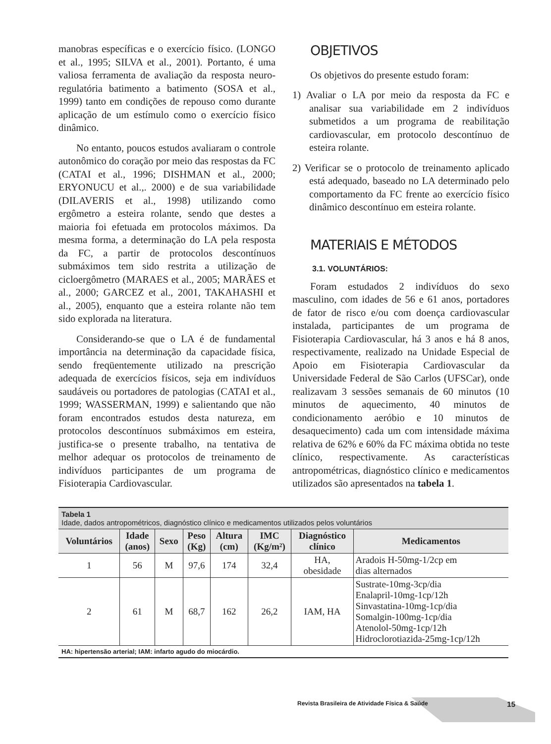manobras específicas e o exercício físico. (LONGO et al., 1995; SILVA et al., 2001). Portanto, é uma valiosa ferramenta de avaliação da resposta neuro-regulatória batimento a batimento (SOSA et al., 1999) tanto em condições de repouso como durante aplicação de um estímulo como o exercício físico dinâmico.
No entanto, poucos estudos avaliaram o controle autonômico do coração por meio das respostas da FC (CATAI et al., 1996; DISHMAN et al., 2000; ERYONUCU et al.,. 2000) e de sua variabilidade (DILAVERIS et al., 1998) utilizando como ergômetro a esteira rolante, sendo que destes a maioria foi efetuada em protocolos máximos. Da mesma forma, a determinação do LA pela resposta da FC, a partir de protocolos descontínuos submáximos tem sido restrita a utilização de cicloergômetro (MARAES et al., 2005; MARÃES et al., 2000; GARCEZ et al., 2001, TAKAHASHI et al., 2005), enquanto que a esteira rolante não tem sido explorada na literatura.
Considerando-se que o LA é de fundamental importância na determinação da capacidade física, sendo freqüentemente utilizado na prescrição adequada de exercícios físicos, seja em indivíduos saudáveis ou portadores de patologias (CATAI et al., 1999; WASSERMAN, 1999) e salientando que não foram encontrados estudos desta natureza, em protocolos descontínuos submáximos em esteira, justifica-se o presente trabalho, na tentativa de melhor adequar os protocolos de treinamento de indivíduos participantes de um programa de Fisioterapia Cardiovascular.
OBJETIVOS
Os objetivos do presente estudo foram:
1) Avaliar o LA por meio da resposta da FC e analisar sua variabilidade em 2 indivíduos submetidos a um programa de reabilitação cardiovascular, em protocolo descontínuo de esteira rolante.
2) Verificar se o protocolo de treinamento aplicado está adequado, baseado no LA determinado pelo comportamento da FC frente ao exercício físico dinâmico descontínuo em esteira rolante.
MATERIAIS E MÉTODOS
3.1. VOLUNTÁRIOS:
Foram estudados 2 indivíduos do sexo masculino, com idades de 56 e 61 anos, portadores de fator de risco e/ou com doença cardiovascular instalada, participantes de um programa de Fisioterapia Cardiovascular, há 3 anos e há 8 anos, respectivamente, realizado na Unidade Especial de Apoio em Fisioterapia Cardiovascular da Universidade Federal de São Carlos (UFSCar), onde realizavam 3 sessões semanais de 60 minutos (10 minutos de aquecimento, 40 minutos de condicionamento aeróbio e 10 minutos de desaquecimento) cada um com intensidade máxima relativa de 62% e 60% da FC máxima obtida no teste clínico, respectivamente. As características antropométricas, diagnóstico clínico e medicamentos utilizados são apresentados na tabela 1.
Tabela 1
Idade, dados antropométricos, diagnóstico clínico e medicamentos utilizados pelos voluntários
| Voluntários | Idade (anos) | Sexo | Peso (Kg) | Altura (cm) | IMC (Kg/m²) | Diagnóstico clínico | Medicamentos |
| --- | --- | --- | --- | --- | --- | --- | --- |
| 1 | 56 | M | 97,6 | 174 | 32,4 | HA, obesidade | Aradois H-50mg-1/2cp em dias alternados |
| 2 | 61 | M | 68,7 | 162 | 26,2 | IAM, HA | Sustrate-10mg-3cp/dia Enalapril-10mg-1cp/12h Sinvastatina-10mg-1cp/dia Somalgin-100mg-1cp/dia Atenolol-50mg-1cp/12h Hidroclorotiazida-25mg-1cp/12h |
HA: hipertensão arterial; IAM: infarto agudo do miocárdio.
Revista Brasileira de Atividade Física & Saúde 15